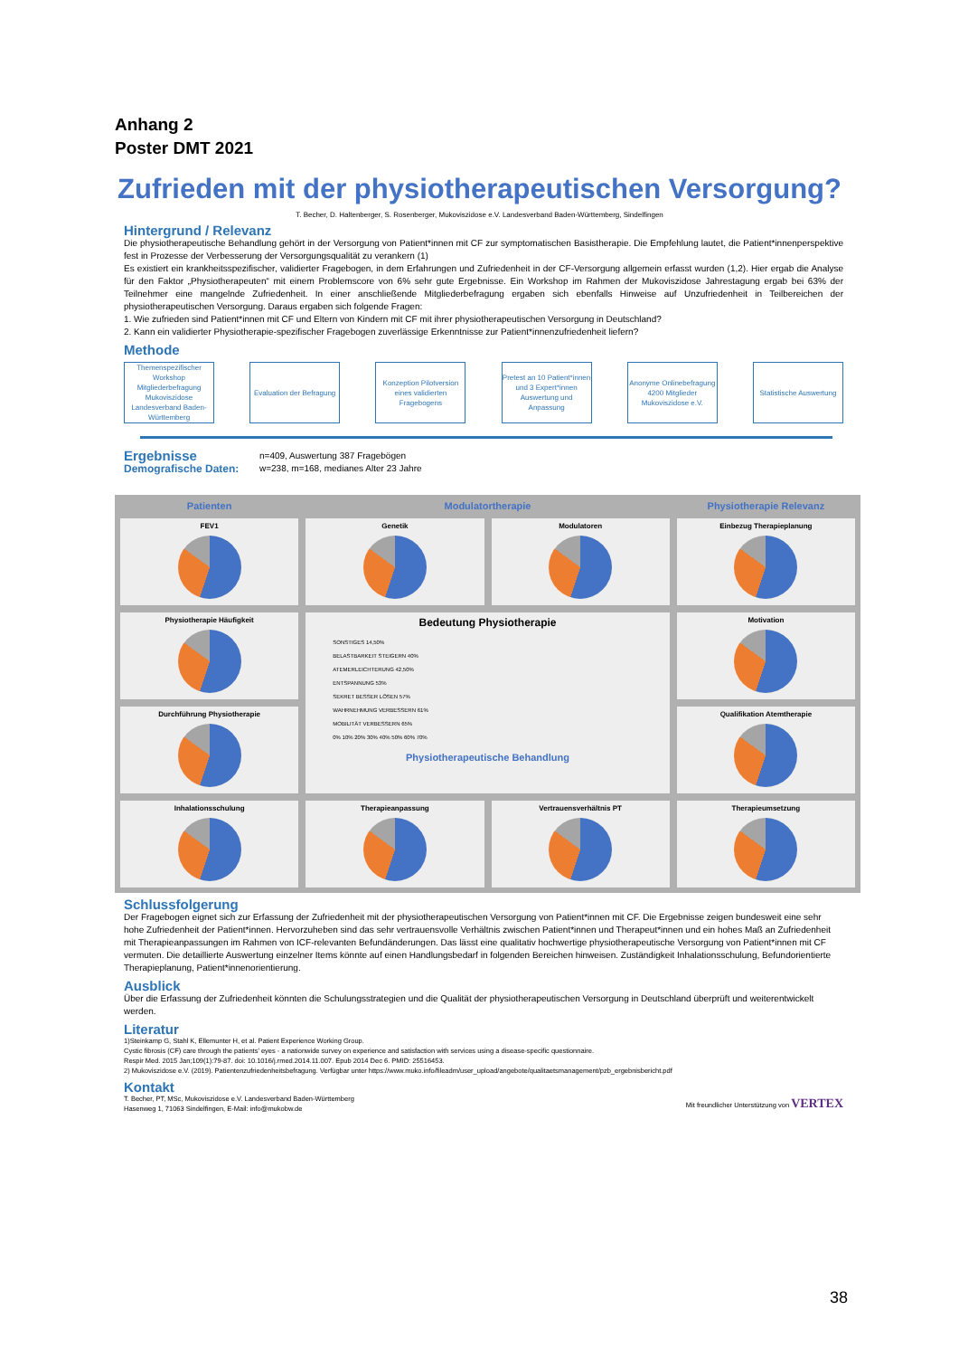Anhang 2
Poster DMT 2021
Zufrieden mit der physiotherapeutischen Versorgung?
T. Becher, D. Haltenberger, S. Rosenberger, Mukoviszidose e.V. Landesverband Baden-Württemberg, Sindelfingen
Hintergrund / Relevanz
Die physiotherapeutische Behandlung gehört in der Versorgung von Patient*innen mit CF zur symptomatischen Basistherapie. Die Empfehlung lautet, die Patient*innenperspektive fest in Prozesse der Verbesserung der Versorgungsqualität zu verankern (1)
Es existiert ein krankheitsspezifischer, validierter Fragebogen, in dem Erfahrungen und Zufriedenheit in der CF-Versorgung allgemein erfasst wurden (1,2). Hier ergab die Analyse für den Faktor „Physiotherapeuten“ mit einem Problemscore von 6% sehr gute Ergebnisse. Ein Workshop im Rahmen der Mukoviszidose Jahrestagung ergab bei 63% der Teilnehmer eine mangelnde Zufriedenheit. In einer anschließende Mitgliederbefragung ergaben sich ebenfalls Hinweise auf Unzufriedenheit in Teilbereichen der physiotherapeutischen Versorgung. Daraus ergaben sich folgende Fragen:
1. Wie zufrieden sind Patient*innen mit CF und Eltern von Kindern mit CF mit ihrer physiotherapeutischen Versorgung in Deutschland?
2. Kann ein validierter Physiotherapie-spezifischer Fragebogen zuverlässige Erkenntnisse zur Patient*innenzufriedenheit liefern?
Methode
Themenspezifischer Workshop Mitgliederbefragung Mukoviszidose Landesverband Baden-Württemberg
Evaluation der Befragung
Konzeption Pilotversion eines validierten Fragebogens
Pretest an 10 Patient*innen und 3 Expert*innen Auswertung und Anpassung
Anonyme Onlinebefragung 4200 Mitglieder Mukoviszidose e.V.
Statistische Auswertung
Ergebnisse
n=409, Auswertung 387 Fragebögen
Demografische Daten: w=238, m=168, medianes Alter 23 Jahre
Patienten
Modulatortherapie
Physiotherapie Relevanz
FEV1
Genetik
Modulatoren
Einbezug Therapieplanung
Physiotherapie Häufigkeit
Bedeutung Physiotherapie
SONSTIGES 14,50%
BELASTBARKEIT STEIGERN 40%
ATEMERLEICHTERUNG 42,50%
ENTSPANNUNG 53%
SEKRET BESSER LÖSEN 57%
WAHRNEHMUNG VERBESSERN 61%
MOBILITÄT VERBESSERN 65%
0% 10% 20% 30% 40% 50% 60% 70%
Physiotherapeutische Behandlung
Motivation
Durchführung Physiotherapie
Qualifikation Atemtherapie
Inhalationsschulung
Therapieanpassung
Vertrauensverhältnis PT
Therapieumsetzung
Schlussfolgerung
Der Fragebogen eignet sich zur Erfassung der Zufriedenheit mit der physiotherapeutischen Versorgung von Patient*innen mit CF. Die Ergebnisse zeigen bundesweit eine sehr hohe Zufriedenheit der Patient*innen. Hervorzuheben sind das sehr vertrauensvolle Verhältnis zwischen Patient*innen und Therapeut*innen und ein hohes Maß an Zufriedenheit mit Therapieanpassungen im Rahmen von ICF-relevanten Befundänderungen. Das lässt eine qualitativ hochwertige physiotherapeutische Versorgung von Patient*innen mit CF vermuten. Die detaillierte Auswertung einzelner Items könnte auf einen Handlungsbedarf in folgenden Bereichen hinweisen. Zuständigkeit Inhalationsschulung, Befundorientierte Therapieplanung, Patient*innenorientierung.
Ausblick
Über die Erfassung der Zufriedenheit könnten die Schulungsstrategien und die Qualität der physiotherapeutischen Versorgung in Deutschland überprüft und weiterentwickelt werden.
Literatur
1)Steinkamp G, Stahl K, Ellemunter H, et al. Patient Experience Working Group.
Cystic fibrosis (CF) care through the patients' eyes - a nationwide survey on experience and satisfaction with services using a disease-specific questionnaire.
Respir Med. 2015 Jan;109(1):79-87. doi: 10.1016/j.rmed.2014.11.007. Epub 2014 Dec 6. PMID: 25516453.
2) Mukoviszidose e.V. (2019). Patientenzufriedenheitsbefragung. Verfügbar unter https://www.muko.info/fileadm/user_upload/angebote/qualitaetsmanagement/pzb_ergebnisbericht.pdf
Kontakt
T. Becher, PT, MSc, Mukoviszidose e.V. Landesverband Baden-Württemberg
Hasenweg 1, 71063 Sindelfingen, E-Mail: info@mukobw.de Mit freundlicher Unterstützung von VERTEX
38